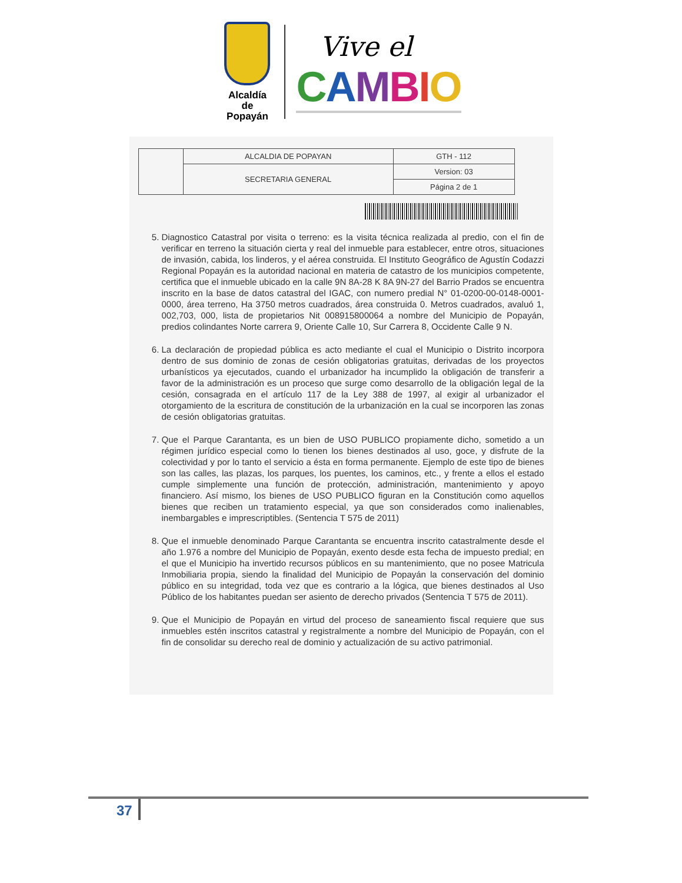Alcaldía
de Popayán
Vive el
CAMBIO
| | ALCALDIA DE POPAYAN | GTH - 112 |
| | SECRETARIA GENERAL | Version: 03 |
| | | Página 2 de 1 |
5. Diagnostico Catastral por visita o terreno: es la visita técnica realizada al predio, con el fin de verificar en terreno la situación cierta y real del inmueble para establecer, entre otros, situaciones de invasión, cabida, los linderos, y el aérea construida. El Instituto Geográfico de Agustín Codazzi Regional Popayán es la autoridad nacional en materia de catastro de los municipios competente, certifica que el inmueble ubicado en la calle 9N 8A-28 K 8A 9N-27 del Barrio Prados se encuentra inscrito en la base de datos catastral del IGAC, con numero predial N° 01-0200-00-0148-0001-0000, área terreno, Ha 3750 metros cuadrados, área construida 0. Metros cuadrados, avaluó 1, 002,703, 000, lista de propietarios Nit 008915800064 a nombre del Municipio de Popayán, predios colindantes Norte carrera 9, Oriente Calle 10, Sur Carrera 8, Occidente Calle 9 N.
6. La declaración de propiedad pública es acto mediante el cual el Municipio o Distrito incorpora dentro de sus dominio de zonas de cesión obligatorias gratuitas, derivadas de los proyectos urbanísticos ya ejecutados, cuando el urbanizador ha incumplido la obligación de transferir a favor de la administración es un proceso que surge como desarrollo de la obligación legal de la cesión, consagrada en el artículo 117 de la Ley 388 de 1997, al exigir al urbanizador el otorgamiento de la escritura de constitución de la urbanización en la cual se incorporen las zonas de cesión obligatorias gratuitas.
7. Que el Parque Carantanta, es un bien de USO PUBLICO propiamente dicho, sometido a un régimen jurídico especial como lo tienen los bienes destinados al uso, goce, y disfrute de la colectividad y por lo tanto el servicio a ésta en forma permanente. Ejemplo de este tipo de bienes son las calles, las plazas, los parques, los puentes, los caminos, etc., y frente a ellos el estado cumple simplemente una función de protección, administración, mantenimiento y apoyo financiero. Así mismo, los bienes de USO PUBLICO figuran en la Constitución como aquellos bienes que reciben un tratamiento especial, ya que son considerados como inalienables, inembargables e imprescriptibles. (Sentencia T 575 de 2011)
8. Que el inmueble denominado Parque Carantanta se encuentra inscrito catastralmente desde el año 1.976 a nombre del Municipio de Popayán, exento desde esta fecha de impuesto predial; en el que el Municipio ha invertido recursos públicos en su mantenimiento, que no posee Matricula Inmobiliaria propia, siendo la finalidad del Municipio de Popayán la conservación del dominio público en su integridad, toda vez que es contrario a la lógica, que bienes destinados al Uso Público de los habitantes puedan ser asiento de derecho privados (Sentencia T 575 de 2011).
9. Que el Municipio de Popayán en virtud del proceso de saneamiento fiscal requiere que sus inmuebles estén inscritos catastral y registralmente a nombre del Municipio de Popayán, con el fin de consolidar su derecho real de dominio y actualización de su activo patrimonial.
37